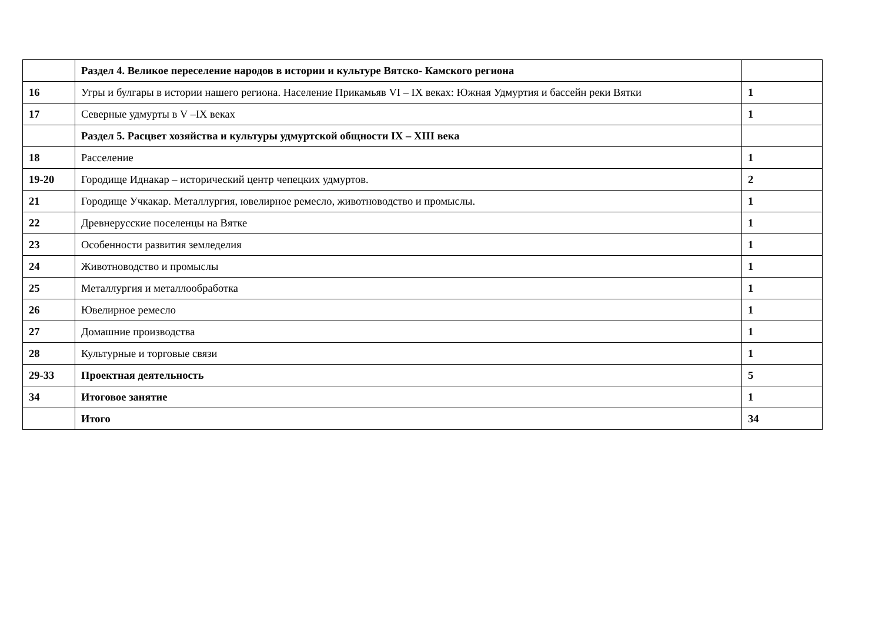| | Раздел 4. Великое переселение народов в истории и культуре Вятско- Камского региона | |
| 16 | Угры и булгары в истории нашего региона. Население Прикамьяв VI – IX веках: Южная Удмуртия и бассейн реки Вятки | 1 |
| 17 | Северные удмурты в V –IX веках | 1 |
| | Раздел 5. Расцвет хозяйства и культуры удмуртской общности IX – XIII века | |
| 18 | Расселение | 1 |
| 19-20 | Городище Иднакар – исторический центр чепецких удмуртов. | 2 |
| 21 | Городище Учкакар. Металлургия, ювелирное ремесло, животноводство и промыслы. | 1 |
| 22 | Древнерусские поселенцы на Вятке | 1 |
| 23 | Особенности развития земледелия | 1 |
| 24 | Животноводство и промыслы | 1 |
| 25 | Металлургия и металлообработка | 1 |
| 26 | Ювелирное ремесло | 1 |
| 27 | Домашние производства | 1 |
| 28 | Культурные и торговые связи | 1 |
| 29-33 | Проектная деятельность | 5 |
| 34 | Итоговое занятие | 1 |
| | Итого | 34 |